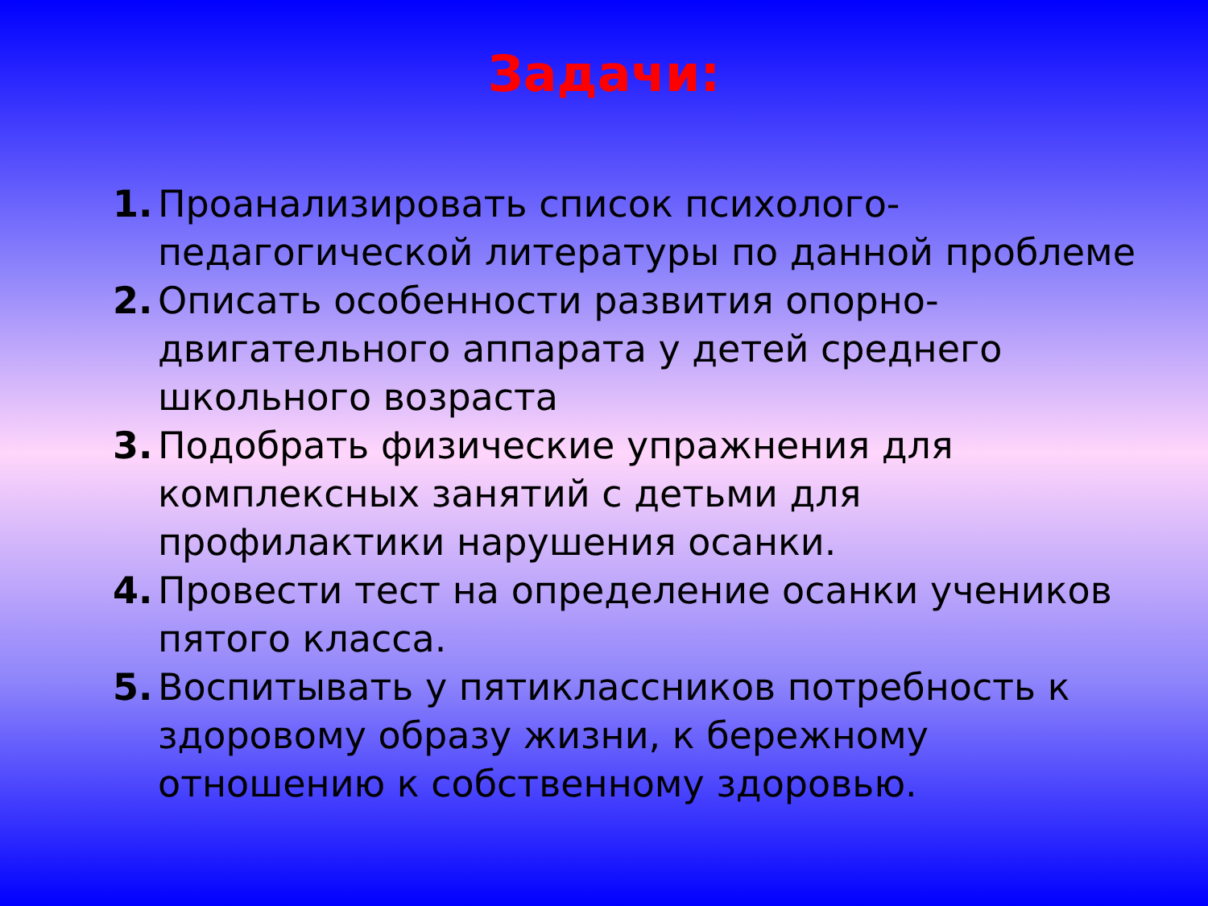Задачи:
1. Проанализировать список психолого-педагогической литературы по данной проблеме
2. Описать особенности развития опорно-двигательного аппарата у детей среднего школьного возраста
3. Подобрать физические упражнения для комплексных занятий с детьми для профилактики нарушения осанки.
4. Провести тест на определение осанки учеников пятого класса.
5. Воспитывать у пятиклассников потребность к здоровому образу жизни, к бережному отношению к собственному здоровью.